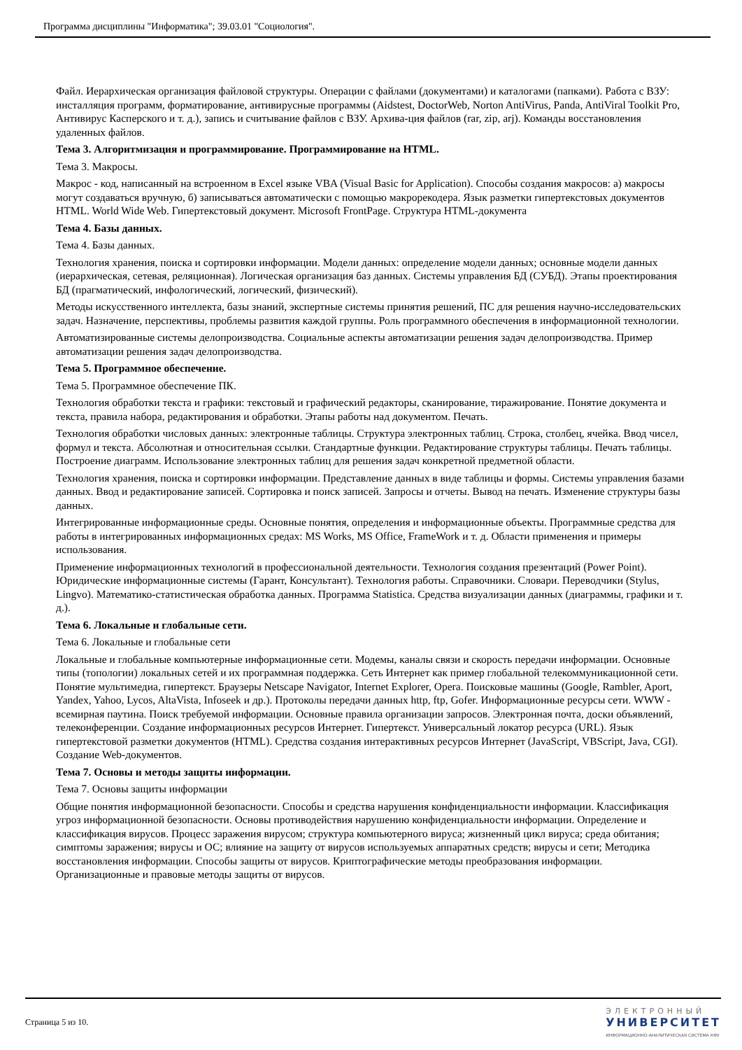Программа дисциплины "Информатика"; 39.03.01 "Социология".
Файл. Иерархическая организация файловой структуры. Операции с файлами (документами) и каталогами (папками). Работа с ВЗУ: инсталляция программ, форматирование, антивирусные программы (Aidstest, DoctorWeb, Norton AntiVirus, Panda, AntiViral Toolkit Pro, Антивирус Касперского и т. д.), запись и считывание файлов с ВЗУ. Архива-ция файлов (rar, zip, arj). Команды восстановления удаленных файлов.
Тема 3. Алгоритмизация и программирование. Программирование на HTML.
Тема 3. Макросы.
Макрос - код, написанный на встроенном в Excel языке VBA (Visual Basic for Application). Способы создания макросов: а) макросы могут создаваться вручную, б) записываться автоматически с помощью макрорекодера. Язык разметки гипертекстовых документов HTML. World Wide Web. Гипертекстовый документ. Microsoft FrontPage. Структура HTML-документа
Тема 4. Базы данных.
Тема 4. Базы данных.
Технология хранения, поиска и сортировки информации. Модели данных: определение модели данных; основные модели данных (иерархическая, сетевая, реляционная). Логическая организация баз данных. Системы управления БД (СУБД). Этапы проектирования БД (прагматический, инфологический, логический, физический).
Методы искусственного интеллекта, базы знаний, экспертные системы принятия решений, ПС для решения научно-исследовательских задач. Назначение, перспективы, проблемы развития каждой группы. Роль программного обеспечения в информационной технологии.
Автоматизированные системы делопроизводства. Социальные аспекты автоматизации решения задач делопроизводства. Пример автоматизации решения задач делопроизводства.
Тема 5. Программное обеспечение.
Тема 5. Программное обеспечение ПК.
Технология обработки текста и графики: текстовый и графический редакторы, сканирование, тиражирование. Понятие документа и текста, правила набора, редактирования и обработки. Этапы работы над документом. Печать.
Технология обработки числовых данных: электронные таблицы. Структура электронных таблиц. Строка, столбец, ячейка. Ввод чисел, формул и текста. Абсолютная и относительная ссылки. Стандартные функции. Редактирование структуры таблицы. Печать таблицы. Построение диаграмм. Использование электронных таблиц для решения задач конкретной предметной области.
Технология хранения, поиска и сортировки информации. Представление данных в виде таблицы и формы. Системы управления базами данных. Ввод и редактирование записей. Сортировка и поиск записей. Запросы и отчеты. Вывод на печать. Изменение структуры базы данных.
Интегрированные информационные среды. Основные понятия, определения и информационные объекты. Программные средства для работы в интегрированных информационных средах: MS Works, MS Office, FrameWork и т. д. Области применения и примеры использования.
Применение информационных технологий в профессиональной деятельности. Технология создания презентаций (Power Point). Юридические информационные системы (Гарант, Консультант). Технология работы. Справочники. Словари. Переводчики (Stylus, Lingvo). Математико-статистическая обработка данных. Программа Statistica. Средства визуализации данных (диаграммы, графики и т. д.).
Тема 6. Локальные и глобальные сети.
Тема 6. Локальные и глобальные сети
Локальные и глобальные компьютерные информационные сети. Модемы, каналы связи и скорость передачи информации. Основные типы (топологии) локальных сетей и их программная поддержка. Сеть Интернет как пример глобальной телекоммуникационной сети. Понятие мультимедиа, гипертекст. Браузеры Netscape Navigator, Internet Explorer, Opera. Поисковые машины (Google, Rambler, Aport, Yandex, Yahoo, Lycos, AltaVista, Infoseek и др.). Протоколы передачи данных http, ftp, Gofer. Информационные ресурсы сети. WWW - всемирная паутина. Поиск требуемой информации. Основные правила организации запросов. Электронная почта, доски объявлений, телеконференции. Создание информационных ресурсов Интернет. Гипертекст. Универсальный локатор ресурса (URL). Язык гипертекстовой разметки документов (HTML). Средства создания интерактивных ресурсов Интернет (JavaScript, VBScript, Java, CGI). Создание Web-документов.
Тема 7. Основы и методы защиты информации.
Тема 7. Основы защиты информации
Общие понятия информационной безопасности. Способы и средства нарушения конфиденциальности информации. Классификация угроз информационной безопасности. Основы противодействия нарушению конфиденциальности информации. Определение и классификация вирусов. Процесс заражения вирусом; структура компьютерного вируса; жизненный цикл вируса; среда обитания; симптомы заражения; вирусы и ОС; влияние на защиту от вирусов используемых аппаратных средств; вирусы и сети; Методика восстановления информации. Способы защиты от вирусов. Криптографические методы преобразования информации. Организационные и правовые методы защиты от вирусов.
Страница 5 из 10.
ЭЛЕКТРОННЫЙ
УНИВЕРСИТЕТ
ИНФОРМАЦИОННО-АНАЛИТИЧЕСКАЯ СИСТЕМА КФУ